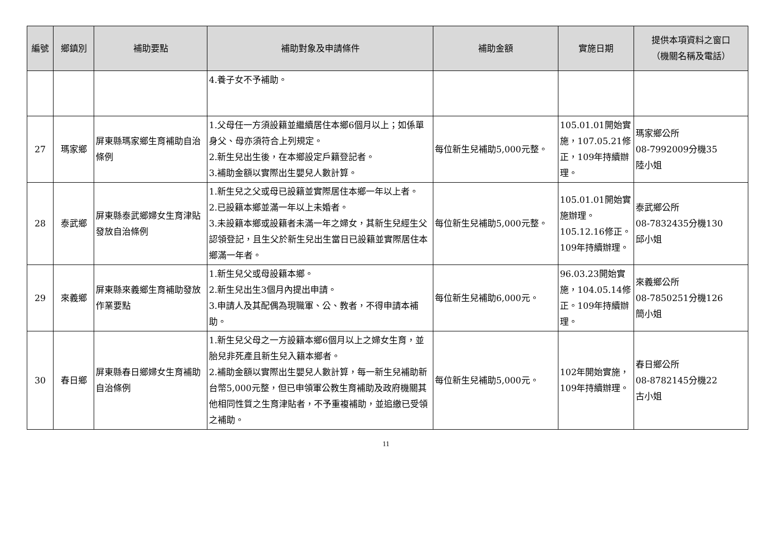| 編號 | 鄉鎮別 | 補助要點 | 補助對象及申請條件 | 補助金額 | 實施日期 | 提供本項資料之窗口 （機關名稱及電話） |
| --- | --- | --- | --- | --- | --- | --- |
| | | | 4.養子女不予補助。 | | | |
| 27 | 瑪家鄉 | 屏東縣瑪家鄉生育補助自治條例 | 1.父母任一方須設籍並繼續居住本鄉6個月以上；如係單身父、母亦須符合上列規定。 2.新生兒出生後，在本鄉設定戶籍登記者。 3.補助金額以實際出生嬰兒人數計算。 | 每位新生兒補助5,000元整。 | 105.01.01開始實施，107.05.21修正，109年持續辦理。 | 瑪家鄉公所 08-7992009分機35 陸小姐 |
| 28 | 泰武鄉 | 屏東縣泰武鄉婦女生育津貼發放自治條例 | 1.新生兒之父或母已設籍並實際居住本鄉一年以上者。 2.已設籍本鄉並滿一年以上未婚者。 3.未設籍本鄉或設籍者未滿一年之婦女，其新生兒經生父認領登記，且生父於新生兒出生當日已設籍並實際居住本鄉滿一年者。 | 每位新生兒補助5,000元整。 | 105.01.01開始實施辦理。105.12.16修正。109年持續辦理。 | 泰武鄉公所 08-7832435分機130 邱小姐 |
| 29 | 來義鄉 | 屏東縣來義鄉生育補助發放作業要點 | 1.新生兒父或母設籍本鄉。 2.新生兒出生3個月內提出申請。 3.申請人及其配偶為現職軍、公、教者，不得申請本補助。 | 每位新生兒補助6,000元。 | 96.03.23開始實施，104.05.14修正。109年持續辦理。 | 來義鄉公所 08-7850251分機126 簡小姐 |
| 30 | 春日鄉 | 屏東縣春日鄉婦女生育補助自治條例 | 1.新生兒父母之一方設籍本鄉6個月以上之婦女生育，並胎兒非死產且新生兒入籍本鄉者。 2.補助金額以實際出生嬰兒人數計算，每一新生兒補助新台幣5,000元整，但已申領軍公教生育補助及政府機關其他相同性質之生育津貼者，不予重複補助，並追繳已受領之補助。 | 每位新生兒補助5,000元。 | 102年開始實施，109年持續辦理。 | 春日鄉公所 08-8782145分機22 古小姐 |
11